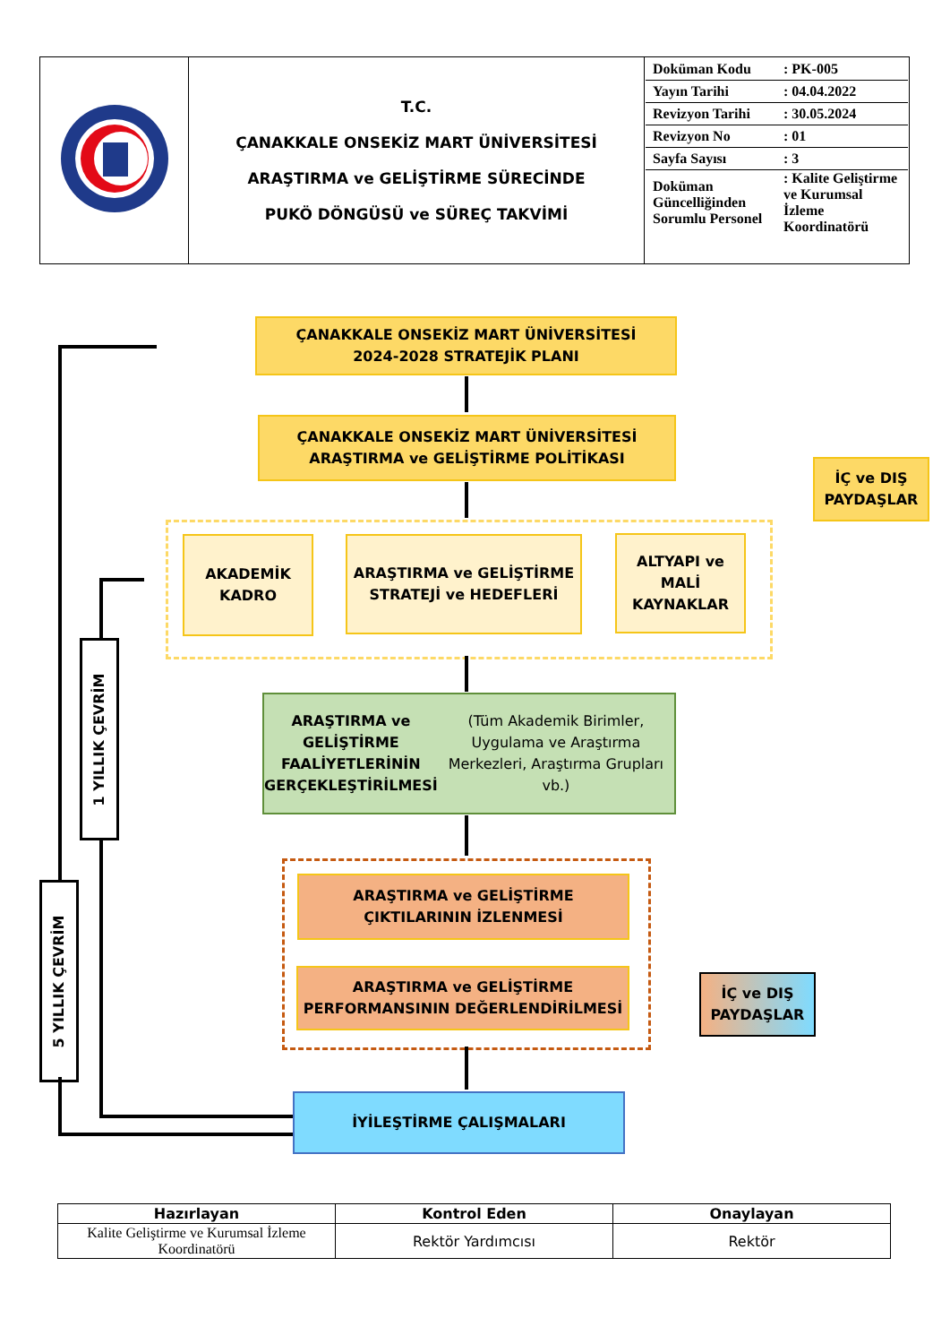| | T.C. ÇANAKKALE ONSEKİZ MART ÜNİVERSİTESİ ARAŞTIRMA ve GELİŞTİRME SÜRECİNDE PUKÖ DÖNGÜSÜ ve SÜREÇ TAKVİMİ | / Doküman Kodu / : PK-005 / / Yayın Tarihi / : 04.04.2022 / / Revizyon Tarihi / : 30.05.2024 / / Revizyon No / : 01 / / Sayfa Sayısı / : 3 / / Doküman Güncelliğinden Sorumlu Personel / : Kalite Geliştirme ve Kurumsal İzleme Koordinatörü / |
ÇANAKKALE ONSEKİZ MART ÜNİVERSİTESİ
2024-2028 STRATEJİK PLANI
ÇANAKKALE ONSEKİZ MART ÜNİVERSİTESİ
ARAŞTIRMA ve GELİŞTİRME POLİTİKASI
AKADEMİK
KADRO
ARAŞTIRMA ve GELİŞTİRME
STRATEJİ ve HEDEFLERİ
ALTYAPI ve
MALİ
KAYNAKLAR
İÇ ve DIŞ
PAYDAŞLAR
ARAŞTIRMA ve GELİŞTİRME FAALİYETLERİNİN
GERÇEKLEŞTİRİLMESİ
(Tüm Akademik Birimler, Uygulama ve Araştırma Merkezleri, Araştırma Grupları vb.)
ARAŞTIRMA ve GELİŞTİRME
ÇIKTILARININ İZLENMESİ
ARAŞTIRMA ve GELİŞTİRME
PERFORMANSININ DEĞERLENDİRİLMESİ
İÇ ve DIŞ
PAYDAŞLAR
İYİLEŞTİRME ÇALIŞMALARI
1 YILLIK ÇEVRİM
5 YILLIK ÇEVRİM
| Hazırlayan | Kontrol Eden | Onaylayan |
| --- | --- | --- |
| Kalite Geliştirme ve Kurumsal İzleme Koordinatörü | Rektör Yardımcısı | Rektör |